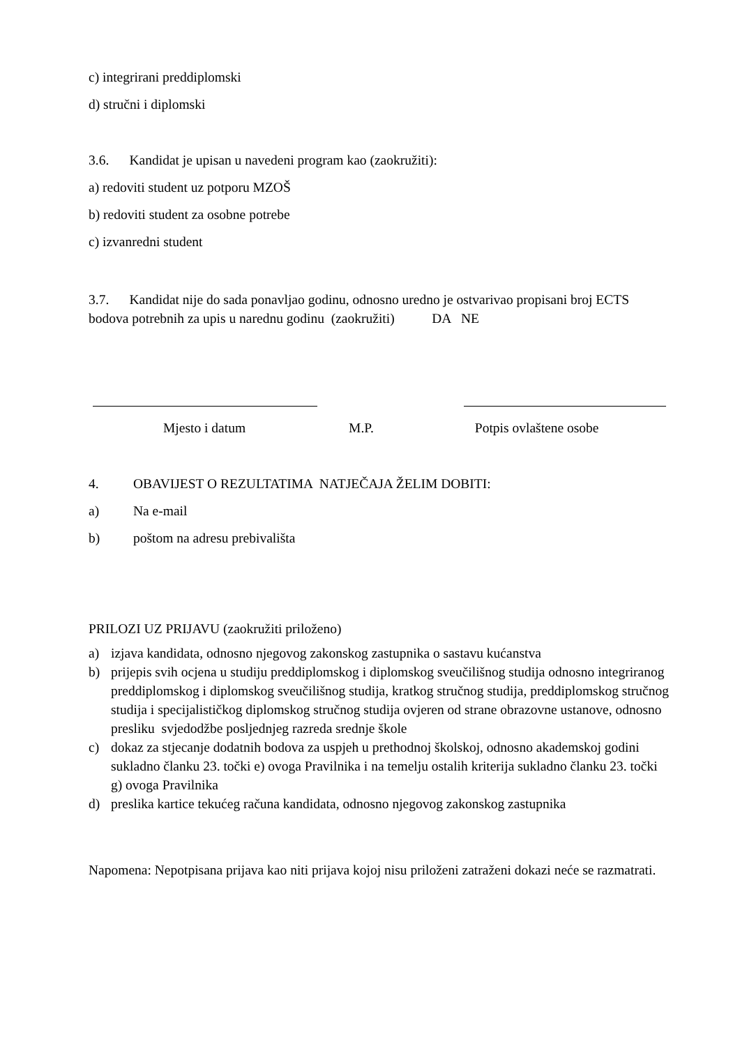c) integrirani preddiplomski
d) stručni i diplomski
3.6. Kandidat je upisan u navedeni program kao (zaokružiti):
a) redoviti student uz potporu MZOŠ
b) redoviti student za osobne potrebe
c) izvanredni student
3.7. Kandidat nije do sada ponavljao godinu, odnosno uredno je ostvarivao propisani broj ECTS bodova potrebnih za upis u narednu godinu (zaokružiti) DA NE
Mjesto i datum M.P. Potpis ovlaštene osobe
4. OBAVIJEST O REZULTATIMA NATJEČAJA ŽELIM DOBITI:
a) Na e-mail
b) poštom na adresu prebivališta
PRILOZI UZ PRIJAVU (zaokružiti priloženo)
a) izjava kandidata, odnosno njegovog zakonskog zastupnika o sastavu kućanstva
b) prijepis svih ocjena u studiju preddiplomskog i diplomskog sveučilišnog studija odnosno integriranog preddiplomskog i diplomskog sveučilišnog studija, kratkog stručnog studija, preddiplomskog stručnog studija i specijalističkog diplomskog stručnog studija ovjeren od strane obrazovne ustanove, odnosno presliku svjedodžbe posljednjeg razreda srednje škole
c) dokaz za stjecanje dodatnih bodova za uspjeh u prethodnoj školskoj, odnosno akademskoj godini sukladno članku 23. točki e) ovoga Pravilnika i na temelju ostalih kriterija sukladno članku 23. točki g) ovoga Pravilnika
d) preslika kartice tekućeg računa kandidata, odnosno njegovog zakonskog zastupnika
Napomena: Nepotpisana prijava kao niti prijava kojoj nisu priloženi zatraženi dokazi neće se razmatrati.